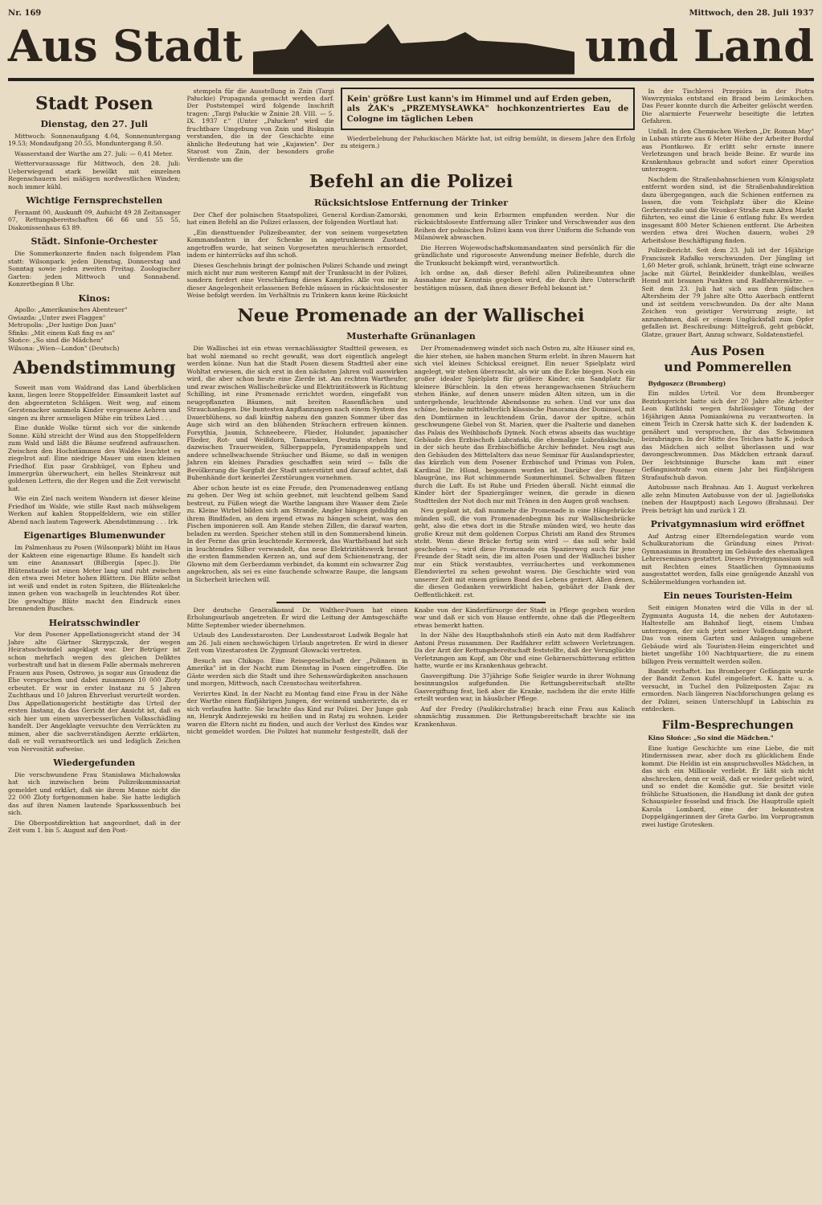Nr. 169 Mittwoch, den 28. Juli 1937
Aus Stadt und Land
Stadt Posen
Dienstag, den 27. Juli
Mittwoch: Sonnenaufgang 4.04, Sonnenuntergang 19.53; Mondaufgang 20.55, Monduntergang 8.50.
Wasserstand der Warthe am 27. Juli: — 0,41 Meter.
Wettervoraussage für Mittwoch, den 28. Juli: Ueberwiegend stark bewölkt mit einzelnen Regenschauern bei mäßigen nordwestlichen Winden; noch immer kühl.
Wichtige Fernsprechstellen
Fernamt 00, Auskunft 09, Aufsicht 49 28 Zeitansager 07, Rettungsbereitschaften 66 66 und 55 55, Diakonissenhaus 63 89.
Städt. Sinfonie-Orchester
Die Sommerkonzerte finden nach folgendem Plan statt: Wilsonpark: jeden Dienstag, Donnerstag und Sonntag sowie jeden zweiten Freitag. Zoologischer Garten: jeden Mittwoch und Sonnabend. Konzertbeginn 8 Uhr.
Kinos:
Apollo: „Amerikanisches Abenteuer"
Gwiazda: „Unter zwei Flaggen"
Metropolis: „Der lustige Don Juan"
Sfinks: „Mit einem Kuß fing es an"
Słońce: „So sind die Mädchen"
Wilsona: „Wien—London" (Deutsch)
Abendstimmung
Soweit man vom Waldrand das Land überblicken kann, liegen leere Stoppelfelder. Einsamkeit lastet auf den abgeernteten Schlägen. Weit weg, auf einem Gerstenacker sammeln Kinder vergessene Aehren und singen zu ihrer armseligen Mühe ein trübes Lied . . .
Eine dunkle Wolke türmt sich vor die sinkende Sonne. Kühl streicht der Wind aus den Stoppelfeldern zum Wald und läßt die Bäume seufzend aufrauschen. Zwischen den Hochstämmen des Waldes leuchtet es ziegelrot auf: Eine niedrige Mauer um einen kleinen Friedhof. Ein paar Grabhügel, von Epheu und Immergrün überwuchert, ein helles Steinkreuz mit goldenen Lettern, die der Regen und die Zeit verwischt hat.
Wie ein Ziel nach weitem Wandern ist dieser kleine Friedhof im Walde, wie stille Rast nach mühseligem Werken auf kahlen Stoppelfeldern, wie ein stiller Abend nach lautem Tagewerk. Abendstimmung . . . Irk.
Eigenartiges Blumenwunder
Im Palmenhaus zu Posen (Wilsonpark) blüht im Haus der Kakteen eine eigenartige Blume. Es handelt sich um eine Ananasart (Bilbergia [spec.]). Die Blütenstaude ist einen Meter lang und ruht zwischen den etwa zwei Meter hohen Blättern. Die Blüte selbst ist weiß und endet in roten Spitzen, die Blütenkelche innen gehen von wachsgelb in leuchtendes Rot über. Die gewaltige Blüte macht den Eindruck eines brennenden Busches.
Heiratsschwindler
Vor dem Posener Appellationsgericht stand der 34 Jahre alte Gärtner Skrzypczak, der wegen Heiratsschwindel angeklagt war. Der Betrüger ist schon mehrfach wegen des gleichen Deliktes vorbestraft und hat in diesem Falle abermals mehreren Frauen aus Posen, Ostrowo, ja sogar aus Graudenz die Ehe versprochen und dabei zusammen 10 000 Zloty erbeutet. Er war in erster Instanz zu 5 Jahren Zuchthaus und 10 Jahren Ehrverlust verurteilt worden. Das Appellationsgericht bestätigte das Urteil der ersten Instanz, da das Gericht der Ansicht ist, daß es sich hier um einen unverbesserlichen Volksschädling handelt. Der Angeklagte versuchte den Verrückten zu mimen, aber die sachverständigen Aerzte erklärten, daß er voll verantwortlich sei und lediglich Zeichen von Nervosität aufweise.
Wiedergefunden
Die verschwundene Frau Stanisława Michałowska hat sich inzwischen beim Polizeikommissariat gemeldet und erklärt, daß sie ihrem Manne nicht die 22 000 Zloty fortgenommen habe. Sie hatte lediglich das auf ihren Namen lautende Sparkassenbuch bei sich.
Die Oberpostdirektion hat angeordnet, daß in der Zeit vom 1. bis 5. August auf den Post-
stempeln für die Ausstellung in Znin (Targi Pałuckie) Propaganda gemacht werden darf. Der Poststempel wird folgende Inschrift tragen: „Targi Pałuckie w Żninie 28. VIII. — 5. IX. 1937 r." (Unter „Pałucken" wird die fruchtbare Umgebung von Znin und Biskupin verstanden, die in der Geschichte eine ähnliche Bedeutung hat wie „Kujawien". Der Starost von Znin, der besonders große Verdienste um die
Kein' größre Lust kann's im Himmel und auf Erden geben,
als ŻAK's „PRZEMYSŁAWKA" hochkonzentriertes Eau de Cologne im täglichen Leben
Wiederbelebung der Pałuckischen Märkte hat, ist eifrig bemüht, in diesem Jahre den Erfolg zu steigern.)
Befehl an die Polizei
Rücksichtslose Entfernung der Trinker
Der Chef der polnischen Staatspolizei, General Kordian-Zamorski, hat einen Befehl an die Polizei erlassen, der folgenden Wortlaut hat:
„Ein diensttuender Polizeibeamter, der von seinem vorgesetzten Kommandanten in der Schenke in angetrunkenem Zustand angetroffen wurde, hat seinen Vorgesetzten meuchlerisch ermordet, indem er hinterrücks auf ihn schoß.
Dieses Geschehnis bringt der polnischen Polizei Schande und zwingt mich nicht nur zum weiteren Kampf mit der Trunksucht in der Polizei, sondern fordert eine Verschärfung dieses Kampfes. Alle von mir in dieser Angelegenheit erlassenen Befehle müssen in rücksichtslosester Weise befolgt werden. Im Verhältnis zu Trinkern kann keine Rücksicht genommen und kein Erbarmen empfunden werden. Nur die rücksichtsloseste Entfernung aller Trinker und Verschwender aus den Reihen der polnischen Polizei kann von ihrer Uniform die Schande von Milanówek abwaschen.
Die Herren Wojewodschaftskommandanten sind persönlich für die gründlichste und rigoroseste Anwendung meiner Befehle, durch die die Trunksucht bekämpft wird, verantwortlich.
Ich ordne an, daß dieser Befehl allen Polizeibeamten ohne Ausnahme zur Kenntnis gegeben wird, die durch ihre Unterschrift bestätigen müssen, daß ihnen dieser Befehl bekannt ist."
Neue Promenade an der Wallischei
Musterhafte Grünanlagen
Die Wallischei ist ein etwas vernachlässigter Stadtteil gewesen, es hat wohl niemand so recht gewußt, was dort eigentlich angelegt werden könne. Nun hat die Stadt Posen diesem Stadtteil aber eine Wohltat erwiesen, die sich erst in den nächsten Jahren voll auswirken wird, die aber schon heute eine Zierde ist. Am rechten Wartheufer, und zwar zwischen Wallischeibrücke und Elektrizitätswerk in Richtung Schilling, ist eine Promenade errichtet worden, eingefaßt von neugepflanzten Bäumen, mit breiten Rasenflächen und Strauchanlagen. Die buntesten Anpflanzungen nach einem System des Dauerblühens, so daß künftig nahezu den ganzen Sommer über das Auge sich wird an den blühenden Sträuchern erfreuen können. Forsythia, Jasmin, Schneebeere, Flieder, Holunder, japanischer Flieder, Rot- und Weißdorn, Tamarisken, Deutzia stehen hier, dazwischen Trauerweiden, Silberpappeln, Pyramidenpappeln und andere schnellwachsende Sträucher und Bäume, so daß in wenigen Jahren ein kleines Paradies geschaffen sein wird — falls die Bevölkerung die Sorgfalt der Stadt unterstützt und darauf achtet, daß Bubenhände dort keinerlei Zerstörungen vornehmen.
Aber schon heute ist es eine Freude, den Promenadenweg entlang zu gehen. Der Weg ist schön geebnet, mit leuchtend gelbem Sand bestreut, zu Füßen wiegt die Warthe langsam ihre Wasser dem Ziele zu. Kleine Wirbel bilden sich am Strande, Angler hängen geduldig an ihrem Bindfaden, an dem irgend etwas zu hängen scheint, was den Fischen imponieren soll. Am Rande stehen Zillen, die darauf warten, beladen zu werden. Speicher stehen still in den Sommerabend hinein. In der Ferne das grün leuchtende Kernwerk, das Warthéband hat sich in leuchtendes Silber verwandelt, das neue Elektrizitätswerk brennt die ersten flammenden Kerzen an, und auf dem Schienenstrang, der Glowno mit dem Gerberdamm verbindet, da kommt ein schwarzer Zug angekrochen, als sei es eine fauchende schwarze Raupe, die langsam in Sicherheit kriechen will.
Der Promenadenweg windet sich nach Osten zu, alte Häuser sind es, die hier stehen, sie haben manchen Sturm erlebt. In ihren Mauern hat sich viel kleines Schicksal ereignet. Ein neuer Spielplatz wird angelegt, wir stehen überrascht, als wir um die Ecke biegen. Noch ein großer idealer Spielplatz für größere Kinder, ein Sandplatz für kleinere Bürschlein. In den etwas herangewachsenen Sträuchern stehen Bänke, auf denen unsere müden Alten sitzen, um in die untergehende, leuchtende Abendsonne zu sehen. Und vor uns das schöne, beinahe mittelalterlich klassische Panorama der Dominsel, mit den Domtürmen in leuchtendem Grün, davor der spitze, schön geschwungene Giebel von St. Marien, quer die Psalterie und daneben das Palais des Weihbischofs Dymek. Noch etwas abseits das wuchtige Gebäude des Erzbischofs Lubrański, die ehemalige Lubrańskischule, in der sich heute das Erzbischöfliche Archiv befindet. Neu ragt aus den Gebäuden des Mittelalters das neue Seminar für Auslandspriester, das kürzlich von dem Posener Erzbischof und Primas von Polen, Kardinal Dr. Hlond, begonnen worden ist. Darüber der Posener blaugrüne, ins Rot schimmernde Sommerhimmel. Schwalben flitzen durch die Luft. Es ist Ruhe und Frieden überall. Nicht einmal die Kinder hört der Spaziergänger weinen, die gerade in diesen Stadtteilen der Not doch nur mit Tränen in den Augen groß wachsen.
Neu geplant ist, daß nunmehr die Promenade in eine Hängebrücke münden soll, die vom Promenadenbeginn bis zur Wallischeibrücke geht, also die etwa dort in die Straße münden wird, wo heute das große Kreuz mit dem goldenen Corpus Christi am Rand des Stromes steht. Wenn diese Brücke fertig sein wird — das soll sehr bald geschehen —, wird diese Promenade ein Spazierweg auch für jene Freunde der Stadt sein, die im alten Posen und der Wallischei bisher nur ein Stück verstaubtes, verräuchertes und verkommenes Elendsviertel zu sehen gewohnt waren. Die Geschichte wird von unserer Zeit mit einem grünen Band des Lebens geziert. Allen denen, die diesen Gedanken verwirklicht haben, gebührt der Dank der Oeffentlichkeit. rst.
Der deutsche Generalkonsul Dr. Walther-Posen hat einen Erholungsurlaub angetreten. Er wird die Leitung der Amtsgeschäfte Mitte September wieder übernehmen.
Urlaub des Landesstarosten. Der Landesstarost Ludwik Begale hat am 26. Juli einen sechswöchigen Urlaub angetreten. Er wird in dieser Zeit vom Vizestarosten Dr. Zygmunt Głowacki vertreten.
Besuch aus Chikago. Eine Reisegesellschaft der „Polinnen in Amerika" ist in der Nacht zum Dienstag in Posen eingetroffen. Die Gäste werden sich die Stadt und ihre Sehenswürdigkeiten anschauen und morgen, Mittwoch, nach Czenstochau weiterfahren.
Verirrtes Kind. In der Nacht zu Montag fand eine Frau in der Nähe der Warthe einen fünfjährigen Jungen, der weinend umherirrte, da er sich verlaufen hatte. Sie brachte das Kind zur Polizei. Der Junge gab an, Henryk Andrzejewski zu heißen und in Rataj zu wohnen. Leider waren die Eltern nicht zu finden, und auch der Verlust des Kindes war nicht gemeldet worden. Die Polizei hat nunmehr festgestellt, daß der Knabe von der Kinderfürsorge der Stadt in Pflege gegeben worden war und daß er sich von Hause entfernte, ohne daß die Pflegeeltern etwas bemerkt hatten.
In der Nähe des Hauptbahnhofs stieß ein Auto mit dem Radfahrer Antoni Preus zusammen. Der Radfahrer erlitt schwere Verletzungen. Da der Arzt der Rettungsbereitschaft feststellte, daß der Verunglückte Verletzungen am Kopf, am Ohr und eine Gehirnerschütterung erlitten hatte, wurde er ins Krankenhaus gebracht.
Gasvergiftung. Die 37jährige Sofie Seigler wurde in ihrer Wohnung besinnungslos aufgefunden. Die Rettungsbereitschaft stellte Gasvergiftung fest, ließ aber die Kranke, nachdem ihr die erste Hilfe erteilt worden war, in häuslicher Pflege.
Auf der Fredry (Paulikirchstraße) brach eine Frau aus Kalisch ohnmächtig zusammen. Die Rettungsbereitschaft brachte sie ins Krankenhaus.
In der Tischlerei Przepióra in der Piotra Wawrzyniaka entstand ein Brand beim Leimkochen. Das Feuer konnte durch die Arbeiter gelöscht werden. Die alarmierte Feuerwehr beseitigte die letzten Gefahren.
Unfall. In den Chemischen Werken „Dr. Roman May" in Luban stürzte aus 6 Meter Höhe der Arbeiter Bordul aus Piontkowo. Er erlitt sehr ernste innere Verletzungen und brach beide Beine. Er wurde ins Krankenhaus gebracht und sofort einer Operation unterzogen.
Nachdem die Straßenbahnschienen vom Königsplatz entfernt worden sind, ist die Straßenbahndirektion dazu übergegangen, auch die Schienen entfernen zu lassen, die vom Teichplatz über die Kleine Gerberstraße und die Wronker Straße zum Alten Markt führten, wo einst die Linie 6 entlang fuhr. Es werden insgesamt 800 Meter Schienen entfernt. Die Arbeiten werden etwa drei Wochen dauern, wobei 29 Arbeitslose Beschäftigung finden.
Polizeibericht. Seit dem 23. Juli ist der 16jährige Franciszek Rafałko verschwunden. Der Jüngling ist 1,60 Meter groß, schlank, brünett, trägt eine schwarze Jacke mit Gürtel, Beinkleider dunkelblau, weißes Hemd mit braunen Punkten und Radfahrermütze. — Seit dem 23. Juli hat sich aus dem jüdischen Altersheim der 79 Jahre alte Otto Auerbach entfernt und ist seitdem verschwunden. Da der alte Mann Zeichen von geistiger Verwirrung zeigte, ist anzunehmen, daß er einem Unglücksfall zum Opfer gefallen ist. Beschreibung: Mittelgroß, geht gebückt, Glatze, grauer Bart, Anzug schwarz, Soldatenstiefel.
Aus Posen
und Pommerellen
Bydgoszcz (Bromberg)
Ein mildes Urteil. Vor dem Bromberger Bezirksgericht hatte sich der 20 Jahre alte Arbeiter Leon Kutliński wegen fahrlässiger Tötung der 16jährigen Anna Pomiankówna zu verantworten. In einem Teich in Czersk hatte sich K. der badenden K. genähert und versprochen, ihr das Schwimmen beizubringen. In der Mitte des Teiches hatte K. jedoch das Mädchen sich selbst überlassen und war davongeschwommen. Das Mädchen ertrank darauf. Der leichtsinnige Bursche kam mit einer Gefängnisstrafe von einem Jahr bei fünfjährigem Strafaufschub davon.
Autobusse nach Brahnau. Am 1. August verkehren alle zehn Minuten Autobusse von der ul. Jagiellońska (neben der Hauptpost) nach Legowo (Brahnau). Der Preis beträgt hin und zurück 1 Zł.
Privatgymnasium wird eröffnet
Auf Antrag einer Elterndelegation wurde vom Schulkuratorium die Gründung eines Privat-Gymnasiums in Bromberg im Gebäude des ehemaligen Lehrerseminars gestattet. Dieses Privatgymnasium soll mit Rechten eines Staatlichen Gymnasiums ausgestattet werden, falls eine genügende Anzahl von Schülermeldungen vorhanden ist.
Ein neues Touristen-Heim
Seit einigen Monaten wird die Villa in der ul. Zygmunta Augusta 14, die neben der Autotaxen-Haltestelle am Bahnhof liegt, einem Umbau unterzogen, der sich jetzt seiner Vollendung nähert. Das von einem Garten und Anlagen umgebene Gebäude wird als Touristen-Heim eingerichtet und bietet ungefähr 100 Nachtquartiere, die zu einem billigen Preis vermittelt werden sollen.
Bandit verhaftet. Ins Bromberger Gefängnis wurde der Bandit Zenon Kufel eingeliefert. K. hatte u. a. versucht, in Tuchel den Polizeiposten Zajac zu ermorden. Nach längeren Nachforschungen gelang es der Polizei, seinen Unterschlupf in Labischin zu entdecken.
Film-Besprechungen
Kino Słońce: „So sind die Mädchen."
Eine lustige Geschichte um eine Liebe, die mit Hindernissen zwar, aber doch zu glücklichem Ende kommt. Die Heldin ist ein anspruchsvolles Mädchen, in das sich ein Millionär verliebt. Er läßt sich nicht abschrecken, denn er weiß, daß er wieder geliebt wird, und so endet die Komödie gut. Sie besitzt viele fröhliche Situationen, die Handlung ist dank der guten Schauspieler fesselnd und frisch. Die Hauptrolle spielt Karola Lombard, eine der bekanntesten Doppelgängerinnen der Greta Garbo. Im Vorprogramm zwei lustige Grotesken.